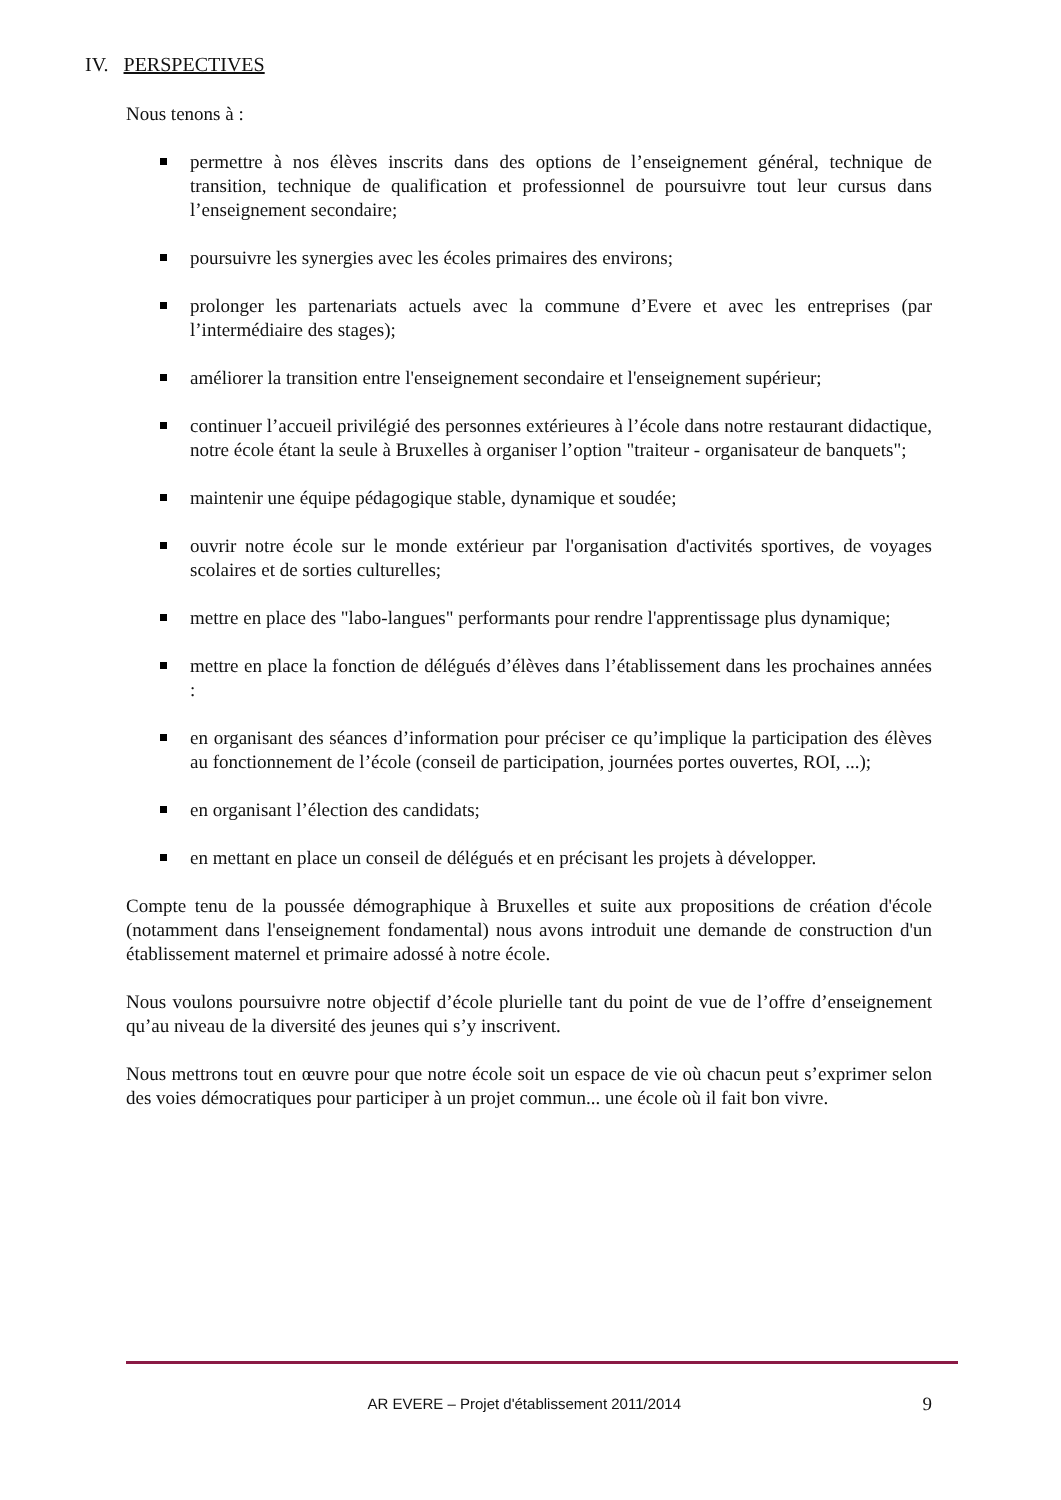IV. PERSPECTIVES
Nous tenons à :
permettre à nos élèves inscrits dans des options de l’enseignement général, technique de transition, technique de qualification et professionnel de poursuivre tout leur cursus dans l’enseignement secondaire;
poursuivre les synergies avec les écoles primaires des environs;
prolonger les partenariats actuels avec la commune d’Evere et avec les entreprises (par l’intermédiaire des stages);
améliorer la transition entre l'enseignement secondaire et l'enseignement supérieur;
continuer l’accueil privilégié des personnes extérieures à l’école dans notre restaurant didactique, notre école étant la seule à Bruxelles à organiser l’option "traiteur - organisateur de banquets";
maintenir une équipe pédagogique stable, dynamique et soudée;
ouvrir notre école sur le monde extérieur par l'organisation d'activités sportives, de voyages scolaires et de sorties culturelles;
mettre en place des "labo-langues" performants pour rendre l'apprentissage plus dynamique;
mettre en place la fonction de délégués d’élèves dans l’établissement dans les prochaines années :
en organisant des séances d’information pour préciser ce qu’implique la participation des élèves au fonctionnement de l’école (conseil de participation, journées portes ouvertes, ROI, ...);
en organisant l’élection des candidats;
en mettant en place un conseil de délégués et en précisant les projets à développer.
Compte tenu de la poussée démographique à Bruxelles et suite aux propositions de création d'école (notamment dans l'enseignement fondamental) nous avons introduit une demande de construction d'un établissement maternel et primaire adossé à notre école.
Nous voulons poursuivre notre objectif d’école plurielle tant du point de vue de l’offre d’enseignement qu’au niveau de la diversité des jeunes qui s’y inscrivent.
Nous mettrons tout en œuvre pour que notre école soit un espace de vie où chacun peut s’exprimer selon des voies démocratiques pour participer à un projet commun... une école où il fait bon vivre.
AR EVERE – Projet d'établissement 2011/2014 9